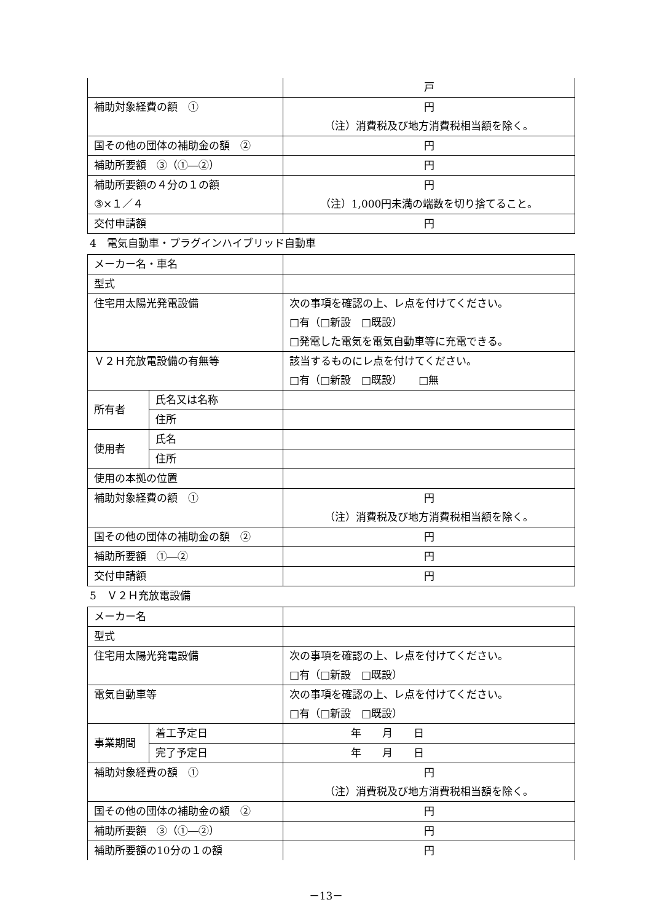| | 戸 |
| 補助対象経費の額 ① | 円 （注）消費税及び地方消費税相当額を除く。 |
| 国その他の団体の補助金の額 ② | 円 |
| 補助所要額 ③（①―②） | 円 |
| 補助所要額の４分の１の額 ③×１／４ | 円 （注）1,000円未満の端数を切り捨てること。 |
| 交付申請額 | 円 |
4　電気自動車・プラグインハイブリッド自動車
| メーカー名・車名 | | |
| 型式 | | |
| 住宅用太陽光発電設備 | | 次の事項を確認の上、レ点を付けてください。 □有（□新設 □既設） □発電した電気を電気自動車等に充電できる。 |
| Ｖ２Ｈ充放電設備の有無等 | | 該当するものにレ点を付けてください。 □有（□新設 □既設） □無 |
| 所有者 | 氏名又は名称 | |
| | 住所 | |
| 使用者 | 氏名 | |
| | 住所 | |
| 使用の本拠の位置 | | |
| 補助対象経費の額 ① | | 円 （注）消費税及び地方消費税相当額を除く。 |
| 国その他の団体の補助金の額 ② | | 円 |
| 補助所要額 ①―② | | 円 |
| 交付申請額 | | 円 |
5　Ｖ２Ｈ充放電設備
| メーカー名 | | |
| 型式 | | |
| 住宅用太陽光発電設備 | | 次の事項を確認の上、レ点を付けてください。 □有（□新設 □既設） |
| 電気自動車等 | | 次の事項を確認の上、レ点を付けてください。 □有（□新設 □既設） |
| 事業期間 | 着工予定日 | 年 月 日 |
| | 完了予定日 | 年 月 日 |
| 補助対象経費の額 ① | | 円 （注）消費税及び地方消費税相当額を除く。 |
| 国その他の団体の補助金の額 ② | | 円 |
| 補助所要額 ③（①―②） | | 円 |
| 補助所要額の10分の１の額 | | 円 |
－13－